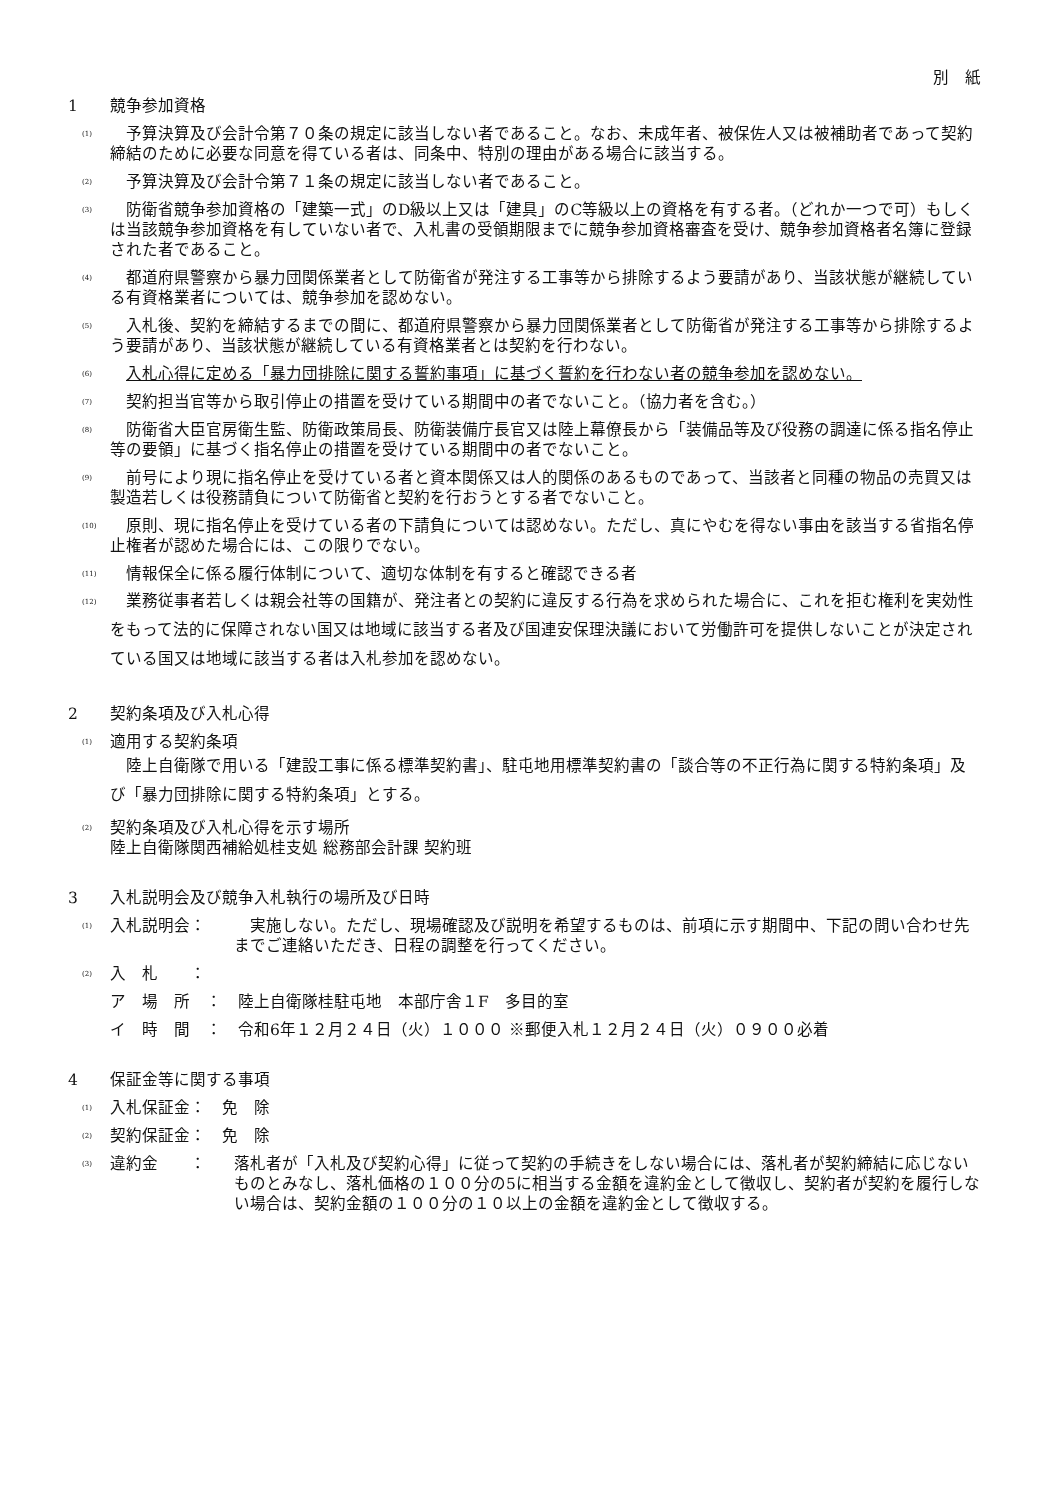別　紙
1 競争参加資格
(1)
　予算決算及び会計令第７０条の規定に該当しない者であること。なお、未成年者、被保佐人又は被補助者であって契約締結のために必要な同意を得ている者は、同条中、特別の理由がある場合に該当する。
(2)
　予算決算及び会計令第７１条の規定に該当しない者であること。
(3)
　防衛省競争参加資格の「建築一式」のD級以上又は「建具」のC等級以上の資格を有する者。（どれか一つで可）もしくは当該競争参加資格を有していない者で、入札書の受領期限までに競争参加資格審査を受け、競争参加資格者名簿に登録された者であること。
(4)
　都道府県警察から暴力団関係業者として防衛省が発注する工事等から排除するよう要請があり、当該状態が継続している有資格業者については、競争参加を認めない。
(5)
　入札後、契約を締結するまでの間に、都道府県警察から暴力団関係業者として防衛省が発注する工事等から排除するよう要請があり、当該状態が継続している有資格業者とは契約を行わない。
(6)
　入札心得に定める「暴力団排除に関する誓約事項」に基づく誓約を行わない者の競争参加を認めない。
(7)
　契約担当官等から取引停止の措置を受けている期間中の者でないこと。（協力者を含む。）
(8)
　防衛省大臣官房衛生監、防衛政策局長、防衛装備庁長官又は陸上幕僚長から「装備品等及び役務の調達に係る指名停止等の要領」に基づく指名停止の措置を受けている期間中の者でないこと。
(9)
　前号により現に指名停止を受けている者と資本関係又は人的関係のあるものであって、当該者と同種の物品の売買又は製造若しくは役務請負について防衛省と契約を行おうとする者でないこと。
(10)
　原則、現に指名停止を受けている者の下請負については認めない。ただし、真にやむを得ない事由を該当する省指名停止権者が認めた場合には、この限りでない。
(11)
　情報保全に係る履行体制について、適切な体制を有すると確認できる者
(12)
　業務従事者若しくは親会社等の国籍が、発注者との契約に違反する行為を求められた場合に、これを拒む権利を実効性をもって法的に保障されない国又は地域に該当する者及び国連安保理決議において労働許可を提供しないことが決定されている国又は地域に該当する者は入札参加を認めない。
2 契約条項及び入札心得
(1)
適用する契約条項
　陸上自衛隊で用いる「建設工事に係る標準契約書」、駐屯地用標準契約書の「談合等の不正行為に関する特約条項」及び「暴力団排除に関する特約条項」とする。
(2)
契約条項及び入札心得を示す場所
陸上自衛隊関西補給処桂支処 総務部会計課 契約班
3 入札説明会及び競争入札執行の場所及び日時
(1)
入札説明会： 　実施しない。ただし、現場確認及び説明を希望するものは、前項に示す期間中、下記の問い合わせ先までご連絡いただき、日程の調整を行ってください。
(2)
入　札　　：
ア　場　所　：　陸上自衛隊桂駐屯地　本部庁舎１F　多目的室
イ　時　間　：　令和6年１２月２４日（火）１０００ ※郵便入札１２月２４日（火）０９００必着
4 保証金等に関する事項
(1)
入札保証金：　免　除
(2)
契約保証金：　免　除
(3)
違約金　　： 落札者が「入札及び契約心得」に従って契約の手続きをしない場合には、落札者が契約締結に応じないものとみなし、落札価格の１００分の5に相当する金額を違約金として徴収し、契約者が契約を履行しない場合は、契約金額の１００分の１０以上の金額を違約金として徴収する。